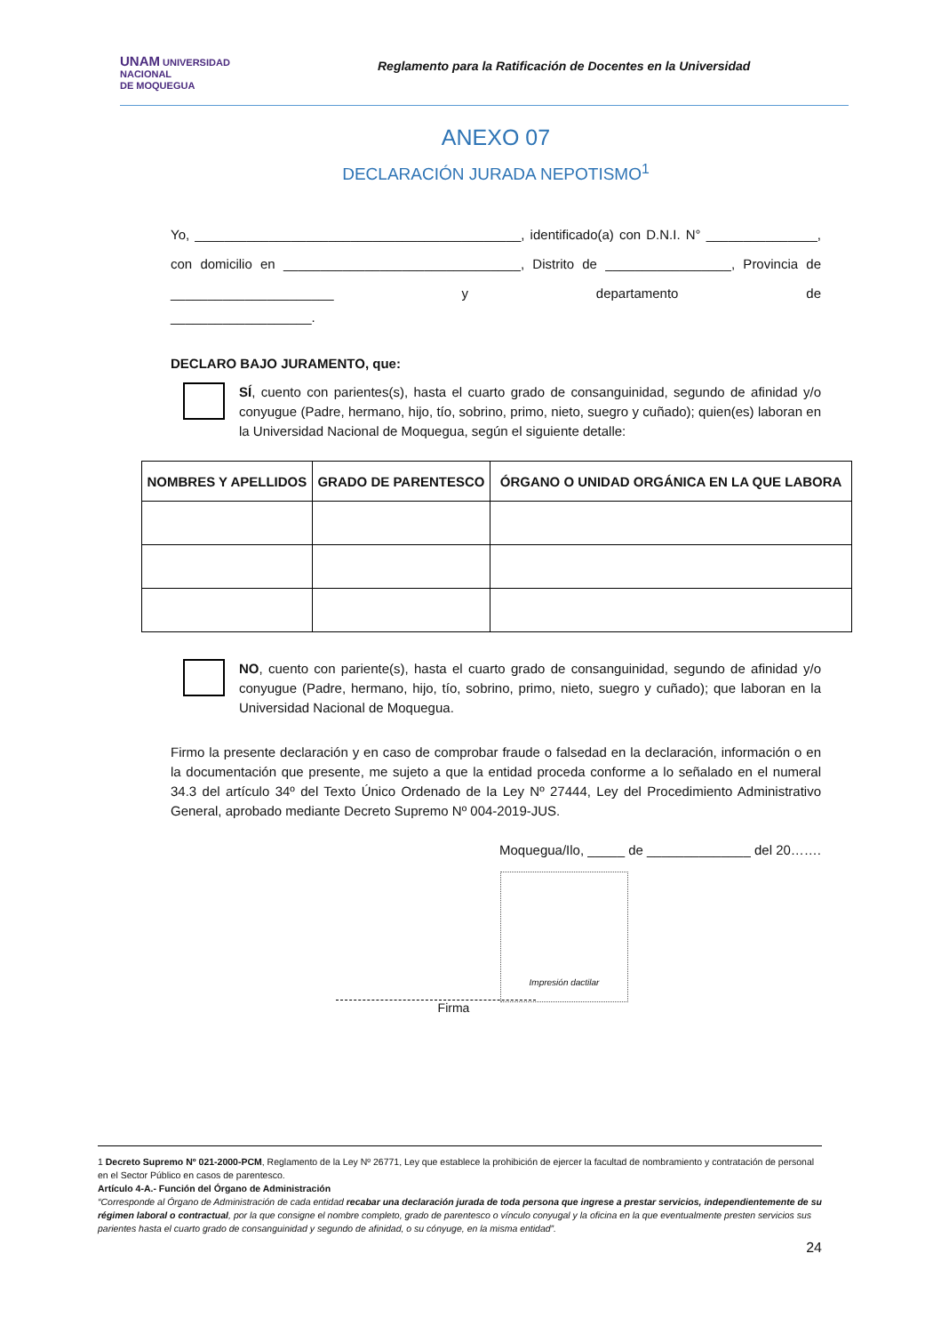UNAM UNIVERSIDAD
NACIONAL
DE MOQUEGUA
Reglamento para la Ratificación de Docentes en la Universidad
ANEXO 07
DECLARACIÓN JURADA NEPOTISMO<sup>1</sup>
Yo, ____________________________________________, identificado(a) con D.N.I. N° _______________, con domicilio en ________________________________, Distrito de _________________, Provincia de ______________________ y departamento de
___________________.
DECLARO BAJO JURAMENTO, que:
SÍ, cuento con parientes(s), hasta el cuarto grado de consanguinidad, segundo de afinidad y/o conyugue (Padre, hermano, hijo, tío, sobrino, primo, nieto, suegro y cuñado); quien(es) laboran en la Universidad Nacional de Moquegua, según el siguiente detalle:
| NOMBRES Y APELLIDOS | GRADO DE PARENTESCO | ÓRGANO O UNIDAD ORGÁNICA EN LA QUE LABORA |
| --- | --- | --- |
NO, cuento con pariente(s), hasta el cuarto grado de consanguinidad, segundo de afinidad y/o conyugue (Padre, hermano, hijo, tío, sobrino, primo, nieto, suegro y cuñado); que laboran en la Universidad Nacional de Moquegua.
Firmo la presente declaración y en caso de comprobar fraude o falsedad en la declaración, información o en la documentación que presente, me sujeto a que la entidad proceda conforme a lo señalado en el numeral 34.3 del artículo 34º del Texto Único Ordenado de la Ley Nº 27444, Ley del Procedimiento Administrativo General, aprobado mediante Decreto Supremo Nº 004-2019-JUS.
Moquegua/Ilo, _____ de ______________ del 20…….
Impresión dactilar
Firma
1 Decreto Supremo Nº 021-2000-PCM, Reglamento de la Ley Nº 26771, Ley que establece la prohibición de ejercer la facultad de nombramiento y contratación de personal en el Sector Público en casos de parentesco.
Artículo 4-A.- Función del Órgano de Administración
“Corresponde al Órgano de Administración de cada entidad recabar una declaración jurada de toda persona que ingrese a prestar servicios, independientemente de su régimen laboral o contractual, por la que consigne el nombre completo, grado de parentesco o vínculo conyugal y la oficina en la que eventualmente presten servicios sus parientes hasta el cuarto grado de consanguinidad y segundo de afinidad, o su cónyuge, en la misma entidad”.
24